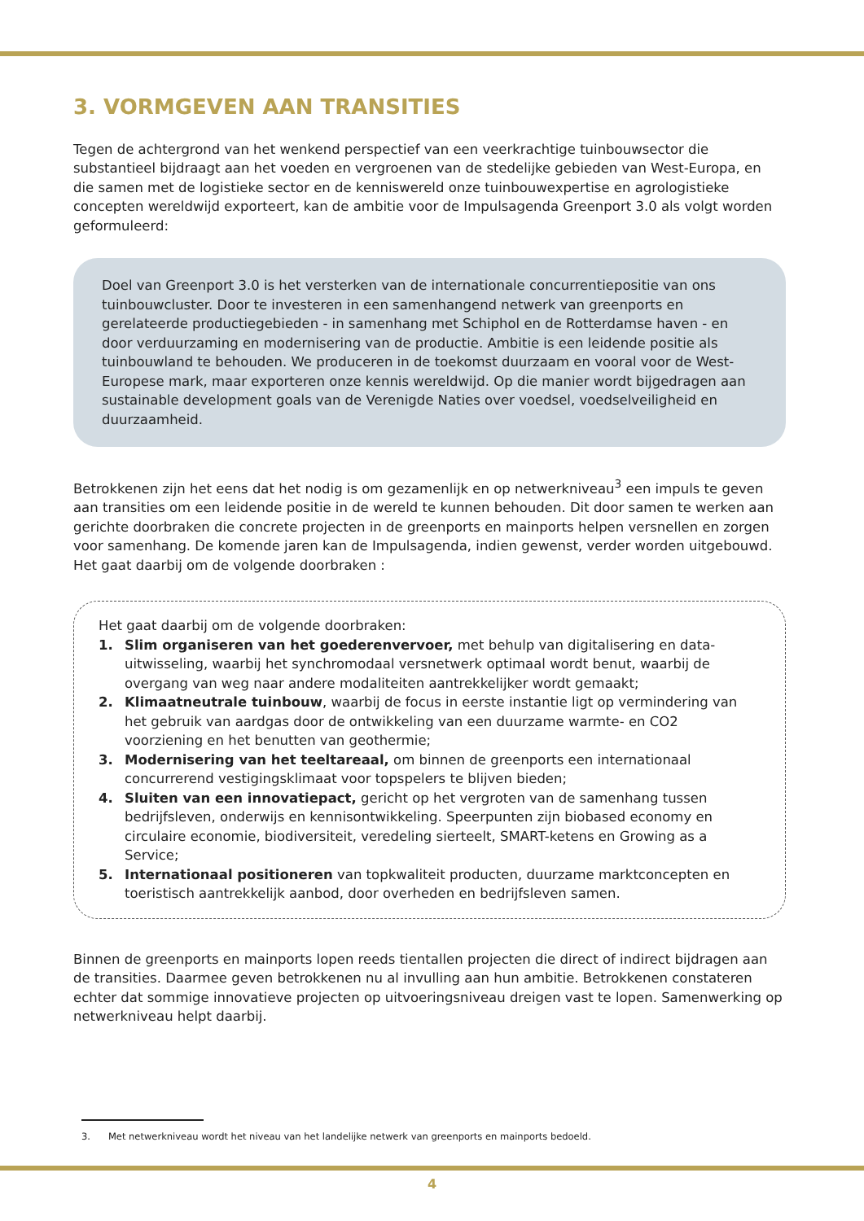3. VORMGEVEN AAN TRANSITIES
Tegen de achtergrond van het wenkend perspectief van een veerkrachtige tuinbouwsector die substantieel bijdraagt aan het voeden en vergroenen van de stedelijke gebieden van West-Europa, en die samen met de logistieke sector en de kenniswereld onze tuinbouwexpertise en agrologistieke concepten wereldwijd exporteert, kan de ambitie voor de Impulsagenda Greenport 3.0 als volgt worden geformuleerd:
Doel van Greenport 3.0 is het versterken van de internationale concurrentiepositie van ons tuinbouwcluster. Door te investeren in een samenhangend netwerk van greenports en gerelateerde productiegebieden - in samenhang met Schiphol en de Rotterdamse haven - en door verduurzaming en modernisering van de productie. Ambitie is een leidende positie als tuinbouwland te behouden. We produceren in de toekomst duurzaam en vooral voor de West-Europese mark, maar exporteren onze kennis wereldwijd. Op die manier wordt bijgedragen aan sustainable development goals van de Verenigde Naties over voedsel, voedselveiligheid en duurzaamheid.
Betrokkenen zijn het eens dat het nodig is om gezamenlijk en op netwerkniveau<sup>3</sup> een impuls te geven aan transities om een leidende positie in de wereld te kunnen behouden. Dit door samen te werken aan gerichte doorbraken die concrete projecten in de greenports en mainports helpen versnellen en zorgen voor samenhang. De komende jaren kan de Impulsagenda, indien gewenst, verder worden uitgebouwd.
Het gaat daarbij om de volgende doorbraken :
Het gaat daarbij om de volgende doorbraken:
1. Slim organiseren van het goederenvervoer, met behulp van digitalisering en data-uitwisseling, waarbij het synchromodaal versnetwerk optimaal wordt benut, waarbij de overgang van weg naar andere modaliteiten aantrekkelijker wordt gemaakt;
2. Klimaatneutrale tuinbouw, waarbij de focus in eerste instantie ligt op vermindering van het gebruik van aardgas door de ontwikkeling van een duurzame warmte- en CO2 voorziening en het benutten van geothermie;
3. Modernisering van het teeltareaal, om binnen de greenports een internationaal concurrerend vestigingsklimaat voor topspelers te blijven bieden;
4. Sluiten van een innovatiepact, gericht op het vergroten van de samenhang tussen bedrijfsleven, onderwijs en kennisontwikkeling. Speerpunten zijn biobased economy en circulaire economie, biodiversiteit, veredeling sierteelt, SMART-ketens en Growing as a Service;
5. Internationaal positioneren van topkwaliteit producten, duurzame marktconcepten en toeristisch aantrekkelijk aanbod, door overheden en bedrijfsleven samen.
Binnen de greenports en mainports lopen reeds tientallen projecten die direct of indirect bijdragen aan de transities. Daarmee geven betrokkenen nu al invulling aan hun ambitie. Betrokkenen constateren echter dat sommige innovatieve projecten op uitvoeringsniveau dreigen vast te lopen. Samenwerking op netwerkniveau helpt daarbij.
3. Met netwerkniveau wordt het niveau van het landelijke netwerk van greenports en mainports bedoeld.
4